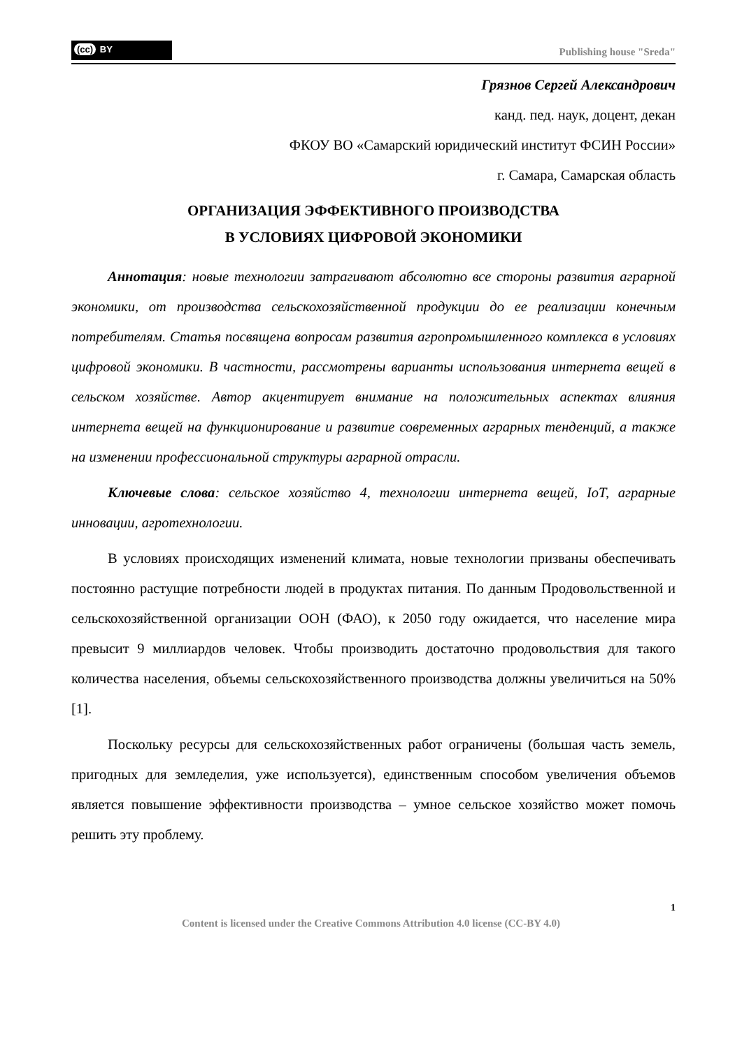(cc) BY
Publishing house "Sreda"
Грязнов Сергей Александрович
канд. пед. наук, доцент, декан
ФКОУ ВО «Самарский юридический институт ФСИН России»
г. Самара, Самарская область
ОРГАНИЗАЦИЯ ЭФФЕКТИВНОГО ПРОИЗВОДСТВА
В УСЛОВИЯХ ЦИФРОВОЙ ЭКОНОМИКИ
Аннотация: новые технологии затрагивают абсолютно все стороны развития аграрной экономики, от производства сельскохозяйственной продукции до ее реализации конечным потребителям. Статья посвящена вопросам развития агропромышленного комплекса в условиях цифровой экономики. В частности, рассмотрены варианты использования интернета вещей в сельском хозяйстве. Автор акцентирует внимание на положительных аспектах влияния интернета вещей на функционирование и развитие современных аграрных тенденций, а также на изменении профессиональной структуры аграрной отрасли.
Ключевые слова: сельское хозяйство 4, технологии интернета вещей, IoT, аграрные инновации, агротехнологии.
В условиях происходящих изменений климата, новые технологии призваны обеспечивать постоянно растущие потребности людей в продуктах питания. По данным Продовольственной и сельскохозяйственной организации ООН (ФАО), к 2050 году ожидается, что население мира превысит 9 миллиардов человек. Чтобы производить достаточно продовольствия для такого количества населения, объемы сельскохозяйственного производства должны увеличиться на 50% [1].
Поскольку ресурсы для сельскохозяйственных работ ограничены (большая часть земель, пригодных для земледелия, уже используется), единственным способом увеличения объемов является повышение эффективности производства – умное сельское хозяйство может помочь решить эту проблему.
1
Content is licensed under the Creative Commons Attribution 4.0 license (CC-BY 4.0)